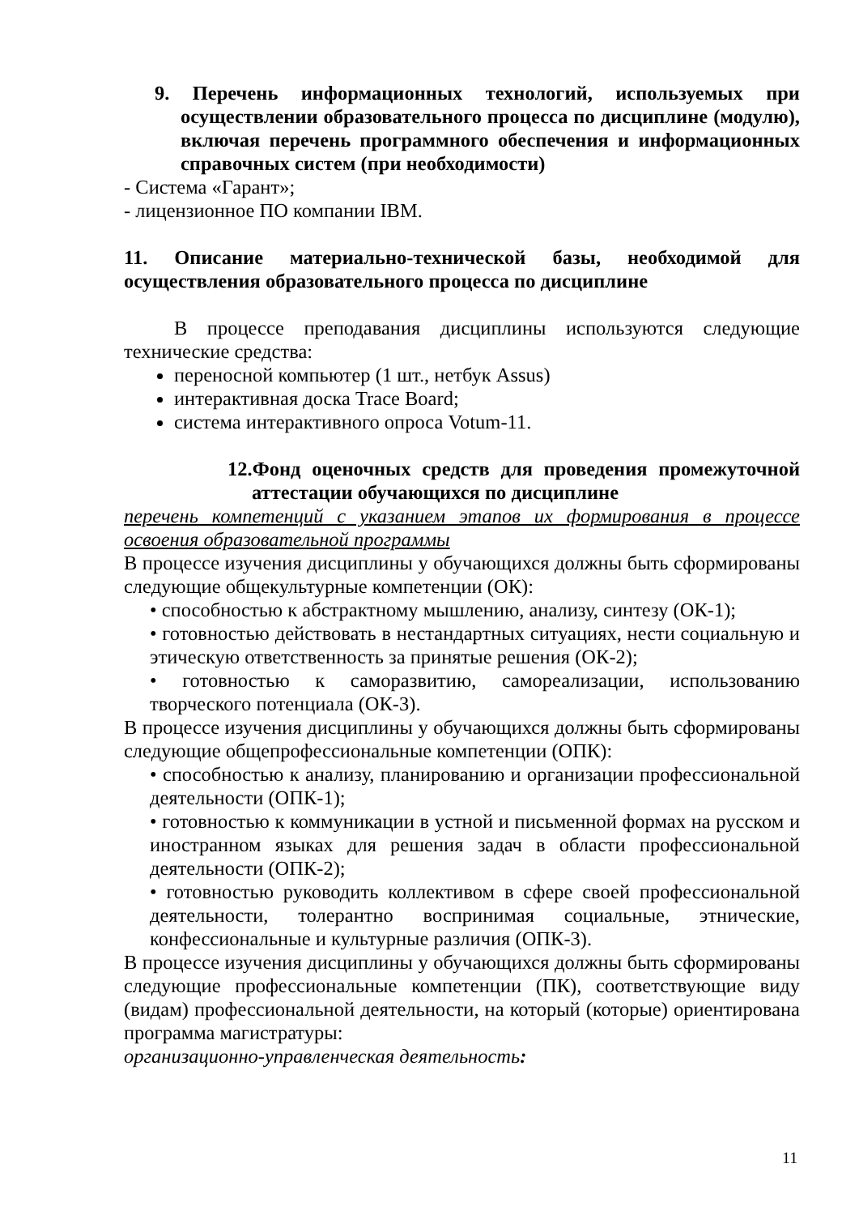9. Перечень информационных технологий, используемых при осуществлении образовательного процесса по дисциплине (модулю), включая перечень программного обеспечения и информационных справочных систем (при необходимости)
- Система «Гарант»;
- лицензионное ПО компании IBM.
11. Описание материально-технической базы, необходимой для осуществления образовательного процесса по дисциплине
В процессе преподавания дисциплины используются следующие технические средства:
переносной компьютер (1 шт., нетбук Assus)
интерактивная доска Trace Board;
система интерактивного опроса Votum-11.
12.Фонд оценочных средств для проведения промежуточной аттестации обучающихся по дисциплине
перечень компетенций с указанием этапов их формирования в процессе освоения образовательной программы
В процессе изучения дисциплины у обучающихся должны быть сформированы следующие общекультурные компетенции (ОК):
• способностью к абстрактному мышлению, анализу, синтезу (ОК-1);
• готовностью действовать в нестандартных ситуациях, нести социальную и этическую ответственность за принятые решения (ОК-2);
• готовностью к саморазвитию, самореализации, использованию творческого потенциала (ОК-3).
В процессе изучения дисциплины у обучающихся должны быть сформированы следующие общепрофессиональные компетенции (ОПК):
• способностью к анализу, планированию и организации профессиональной деятельности (ОПК-1);
• готовностью к коммуникации в устной и письменной формах на русском и иностранном языках для решения задач в области профессиональной деятельности (ОПК-2);
• готовностью руководить коллективом в сфере своей профессиональной деятельности, толерантно воспринимая социальные, этнические, конфессиональные и культурные различия (ОПК-3).
В процессе изучения дисциплины у обучающихся должны быть сформированы следующие профессиональные компетенции (ПК), соответствующие виду (видам) профессиональной деятельности, на который (которые) ориентирована программа магистратуры:
организационно-управленческая деятельность:
11